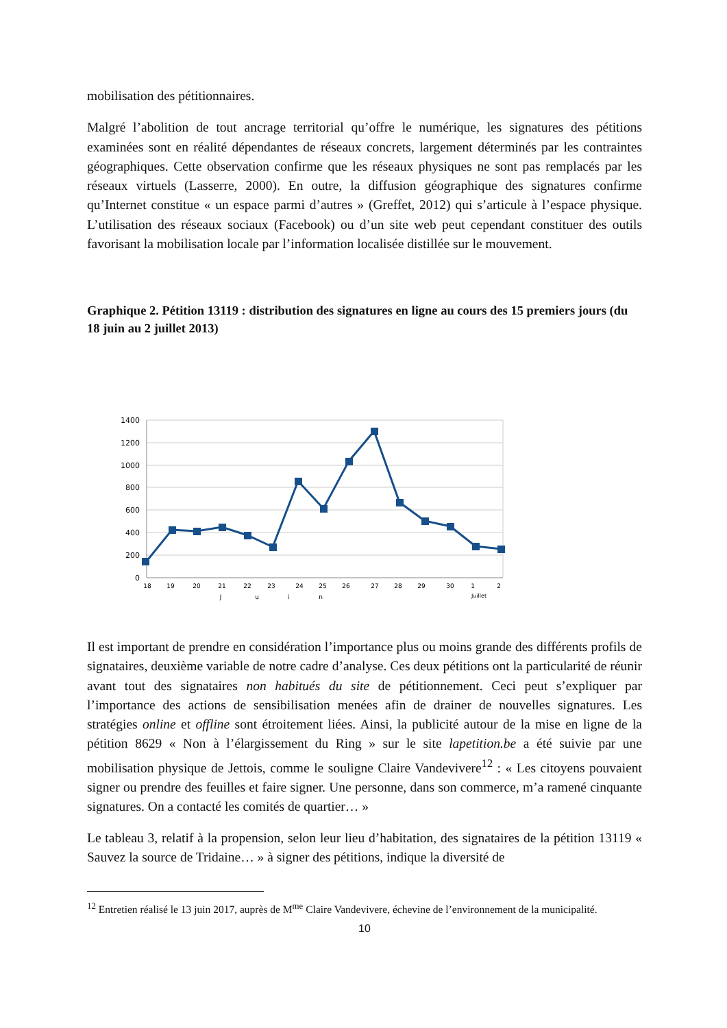mobilisation des pétitionnaires.
Malgré l’abolition de tout ancrage territorial qu’offre le numérique, les signatures des pétitions examinées sont en réalité dépendantes de réseaux concrets, largement déterminés par les contraintes géographiques. Cette observation confirme que les réseaux physiques ne sont pas remplacés par les réseaux virtuels (Lasserre, 2000). En outre, la diffusion géographique des signatures confirme qu’Internet constitue « un espace parmi d’autres » (Greffet, 2012) qui s’articule à l’espace physique. L’utilisation des réseaux sociaux (Facebook) ou d’un site web peut cependant constituer des outils favorisant la mobilisation locale par l’information localisée distillée sur le mouvement.
Graphique 2. Pétition 13119 : distribution des signatures en ligne au cours des 15 premiers jours (du 18 juin au 2 juillet 2013)
1400
1200
1000
800
600
400
200
0
18
19
20
21
22
23
24
25
26
27
28
29
30
1
2
J
u
i
n
Juillet
Il est important de prendre en considération l’importance plus ou moins grande des différents profils de signataires, deuxième variable de notre cadre d’analyse. Ces deux pétitions ont la particularité de réunir avant tout des signataires non habitués du site de pétitionnement. Ceci peut s’expliquer par l’importance des actions de sensibilisation menées afin de drainer de nouvelles signatures. Les stratégies online et offline sont étroitement liées. Ainsi, la publicité autour de la mise en ligne de la pétition 8629 « Non à l’élargissement du Ring » sur le site lapetition.be a été suivie par une mobilisation physique de Jettois, comme le souligne Claire Vandevivere<sup>12</sup> : « Les citoyens pouvaient signer ou prendre des feuilles et faire signer. Une personne, dans son commerce, m’a ramené cinquante signatures. On a contacté les comités de quartier… »
Le tableau 3, relatif à la propension, selon leur lieu d’habitation, des signataires de la pétition 13119 « Sauvez la source de Tridaine… » à signer des pétitions, indique la diversité de
<sup>12</sup> Entretien réalisé le 13 juin 2017, auprès de M<sup>me</sup> Claire Vandevivere, échevine de l’environnement de la municipalité.
10